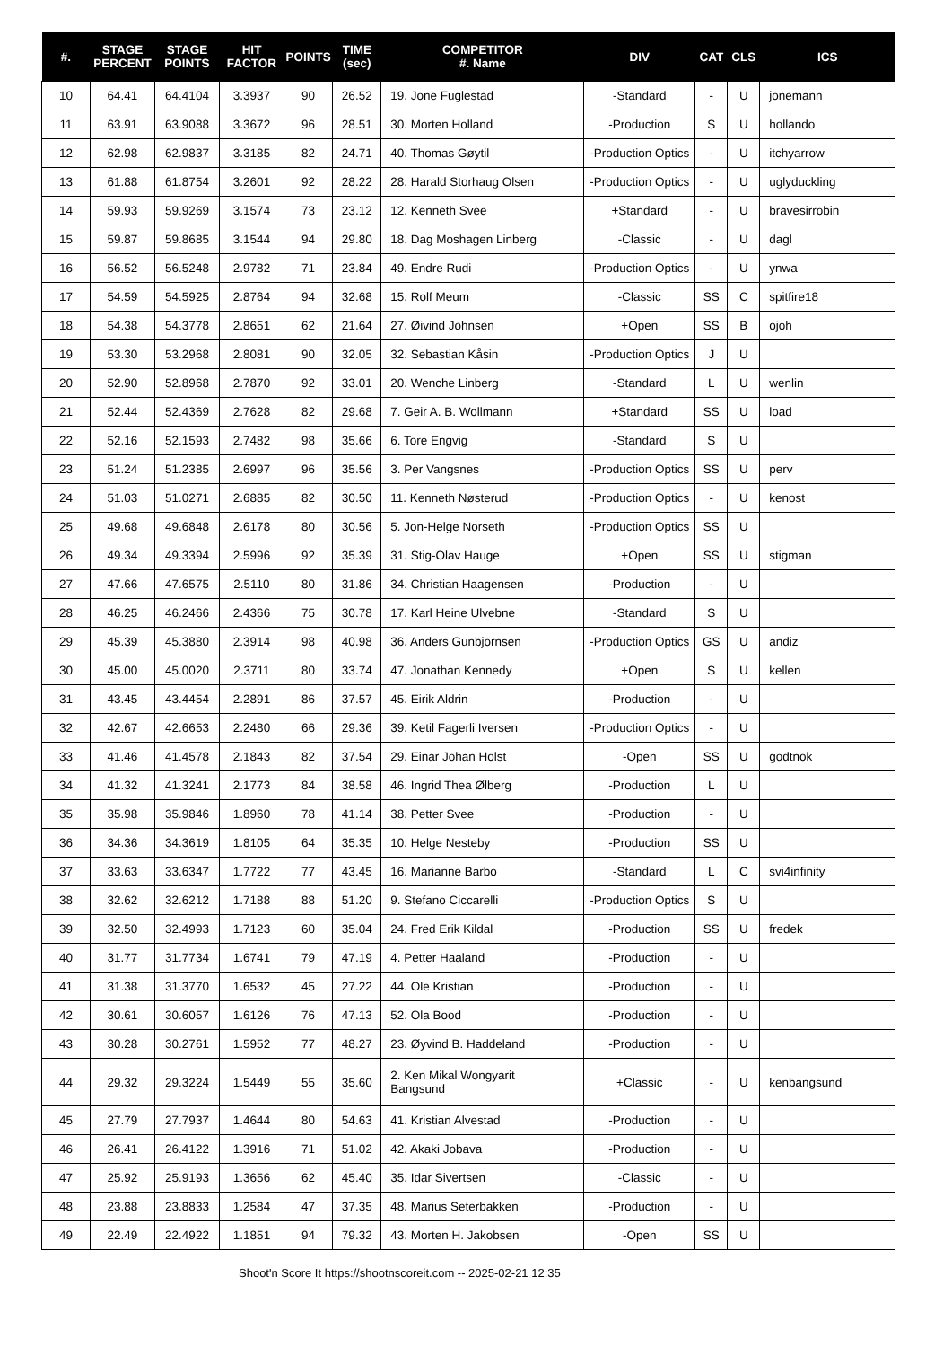| #. | STAGE PERCENT | STAGE POINTS | HIT FACTOR | POINTS | TIME (sec) | COMPETITOR #. Name | DIV | CAT | CLS | ICS |
| --- | --- | --- | --- | --- | --- | --- | --- | --- | --- | --- |
| 10 | 64.41 | 64.4104 | 3.3937 | 90 | 26.52 | 19. Jone Fuglestad | -Standard | - | U | jonemann |
| 11 | 63.91 | 63.9088 | 3.3672 | 96 | 28.51 | 30. Morten Holland | -Production | S | U | hollando |
| 12 | 62.98 | 62.9837 | 3.3185 | 82 | 24.71 | 40. Thomas Gøytil | -Production Optics | - | U | itchyarrow |
| 13 | 61.88 | 61.8754 | 3.2601 | 92 | 28.22 | 28. Harald Storhaug Olsen | -Production Optics | - | U | uglyduckling |
| 14 | 59.93 | 59.9269 | 3.1574 | 73 | 23.12 | 12. Kenneth Svee | +Standard | - | U | bravesirrobin |
| 15 | 59.87 | 59.8685 | 3.1544 | 94 | 29.80 | 18. Dag Moshagen Linberg | -Classic | - | U | dagl |
| 16 | 56.52 | 56.5248 | 2.9782 | 71 | 23.84 | 49. Endre Rudi | -Production Optics | - | U | ynwa |
| 17 | 54.59 | 54.5925 | 2.8764 | 94 | 32.68 | 15. Rolf Meum | -Classic | SS | C | spitfire18 |
| 18 | 54.38 | 54.3778 | 2.8651 | 62 | 21.64 | 27. Øivind Johnsen | +Open | SS | B | ojoh |
| 19 | 53.30 | 53.2968 | 2.8081 | 90 | 32.05 | 32. Sebastian Kåsin | -Production Optics | J | U | |
| 20 | 52.90 | 52.8968 | 2.7870 | 92 | 33.01 | 20. Wenche Linberg | -Standard | L | U | wenlin |
| 21 | 52.44 | 52.4369 | 2.7628 | 82 | 29.68 | 7. Geir A. B. Wollmann | +Standard | SS | U | load |
| 22 | 52.16 | 52.1593 | 2.7482 | 98 | 35.66 | 6. Tore Engvig | -Standard | S | U | |
| 23 | 51.24 | 51.2385 | 2.6997 | 96 | 35.56 | 3. Per Vangsnes | -Production Optics | SS | U | perv |
| 24 | 51.03 | 51.0271 | 2.6885 | 82 | 30.50 | 11. Kenneth Nøsterud | -Production Optics | - | U | kenost |
| 25 | 49.68 | 49.6848 | 2.6178 | 80 | 30.56 | 5. Jon-Helge Norseth | -Production Optics | SS | U | |
| 26 | 49.34 | 49.3394 | 2.5996 | 92 | 35.39 | 31. Stig-Olav Hauge | +Open | SS | U | stigman |
| 27 | 47.66 | 47.6575 | 2.5110 | 80 | 31.86 | 34. Christian Haagensen | -Production | - | U | |
| 28 | 46.25 | 46.2466 | 2.4366 | 75 | 30.78 | 17. Karl Heine Ulvebne | -Standard | S | U | |
| 29 | 45.39 | 45.3880 | 2.3914 | 98 | 40.98 | 36. Anders Gunbjornsen | -Production Optics | GS | U | andiz |
| 30 | 45.00 | 45.0020 | 2.3711 | 80 | 33.74 | 47. Jonathan Kennedy | +Open | S | U | kellen |
| 31 | 43.45 | 43.4454 | 2.2891 | 86 | 37.57 | 45. Eirik Aldrin | -Production | - | U | |
| 32 | 42.67 | 42.6653 | 2.2480 | 66 | 29.36 | 39. Ketil Fagerli Iversen | -Production Optics | - | U | |
| 33 | 41.46 | 41.4578 | 2.1843 | 82 | 37.54 | 29. Einar Johan Holst | -Open | SS | U | godtnok |
| 34 | 41.32 | 41.3241 | 2.1773 | 84 | 38.58 | 46. Ingrid Thea Ølberg | -Production | L | U | |
| 35 | 35.98 | 35.9846 | 1.8960 | 78 | 41.14 | 38. Petter Svee | -Production | - | U | |
| 36 | 34.36 | 34.3619 | 1.8105 | 64 | 35.35 | 10. Helge Nesteby | -Production | SS | U | |
| 37 | 33.63 | 33.6347 | 1.7722 | 77 | 43.45 | 16. Marianne Barbo | -Standard | L | C | svi4infinity |
| 38 | 32.62 | 32.6212 | 1.7188 | 88 | 51.20 | 9. Stefano Ciccarelli | -Production Optics | S | U | |
| 39 | 32.50 | 32.4993 | 1.7123 | 60 | 35.04 | 24. Fred Erik Kildal | -Production | SS | U | fredek |
| 40 | 31.77 | 31.7734 | 1.6741 | 79 | 47.19 | 4. Petter Haaland | -Production | - | U | |
| 41 | 31.38 | 31.3770 | 1.6532 | 45 | 27.22 | 44. Ole Kristian | -Production | - | U | |
| 42 | 30.61 | 30.6057 | 1.6126 | 76 | 47.13 | 52. Ola Bood | -Production | - | U | |
| 43 | 30.28 | 30.2761 | 1.5952 | 77 | 48.27 | 23. Øyvind B. Haddeland | -Production | - | U | |
| 44 | 29.32 | 29.3224 | 1.5449 | 55 | 35.60 | 2. Ken Mikal Wongyarit Bangsund | +Classic | - | U | kenbangsund |
| 45 | 27.79 | 27.7937 | 1.4644 | 80 | 54.63 | 41. Kristian Alvestad | -Production | - | U | |
| 46 | 26.41 | 26.4122 | 1.3916 | 71 | 51.02 | 42. Akaki Jobava | -Production | - | U | |
| 47 | 25.92 | 25.9193 | 1.3656 | 62 | 45.40 | 35. Idar Sivertsen | -Classic | - | U | |
| 48 | 23.88 | 23.8833 | 1.2584 | 47 | 37.35 | 48. Marius Seterbakken | -Production | - | U | |
| 49 | 22.49 | 22.4922 | 1.1851 | 94 | 79.32 | 43. Morten H. Jakobsen | -Open | SS | U | |
Shoot'n Score It https://shootnscoreit.com -- 2025-02-21 12:35